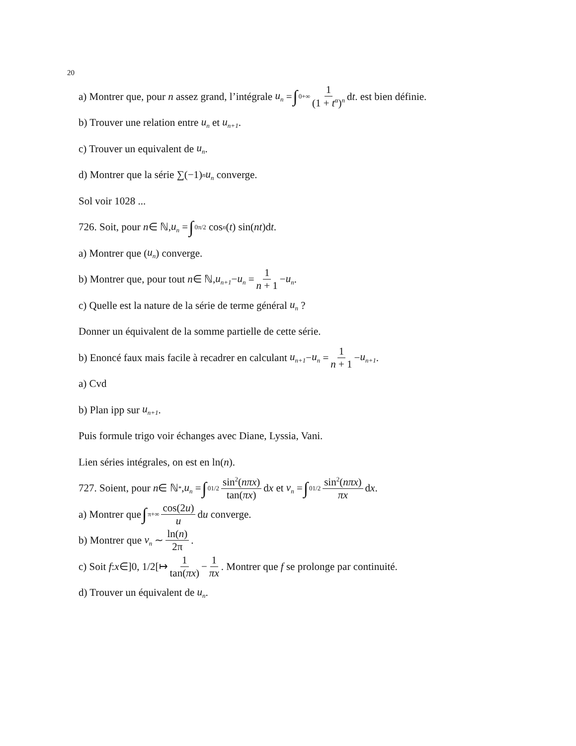20
a) Montrer que, pour n assez grand, l’intégrale u<sub>n</sub> = ∫<sub>0</sub><sup>+∞</sup> 1 (1 + t<sup>α</sup>)<sup>n</sup> d t. est bien définie.
b) Trouver une relation entre u<sub>n</sub> et u<sub>n+1</sub>.
c) Trouver un equivalent de u<sub>n</sub>.
d) Montrer que la série ∑(−1)<sup>n</sup> u<sub>n</sub> converge.
Sol voir 1028 ...
726. Soit, pour n ∈ ℕ, u<sub>n</sub> = ∫<sub>0</sub><sup>π/2</sup> cos<sup>n</sup> (t) sin(nt)d t.
a) Montrer que (u<sub>n</sub>) converge.
b) Montrer que, pour tout n ∈ ℕ, u<sub>n+1</sub> − u<sub>n</sub> = 1 n + 1 − u<sub>n</sub>.
c) Quelle est la nature de la série de terme général u<sub>n</sub> ?
Donner un équivalent de la somme partielle de cette série.
b) Enoncé faux mais facile à recadrer en calculant u<sub>n+1</sub> − u<sub>n</sub> = 1 n + 1 − u<sub>n+1</sub>.
a) Cvd
b) Plan ipp sur u<sub>n+1</sub>.
Puis formule trigo voir échanges avec Diane, Lyssia, Vani.
Lien séries intégrales, on est en ln(n).
727. Soient, pour n ∈ ℕ<sup>*</sup>, u<sub>n</sub> = ∫<sub>0</sub><sup>1/2</sup> sin<sup>2</sup>(nπx) tan(πx) d x et v<sub>n</sub> = ∫<sub>0</sub><sup>1/2</sup> sin<sup>2</sup>(nπx) πx d x.
a) Montrer que ∫<sub>π</sub><sup>+∞</sup> cos(2u) u d u converge.
b) Montrer que v<sub>n</sub> ∼ ln(n) 2π.
c) Soit f : x ∈]0, 1/2[↦ 1 tan(πx) − 1 πx. Montrer que f se prolonge par continuité.
d) Trouver un équivalent de u<sub>n</sub>.